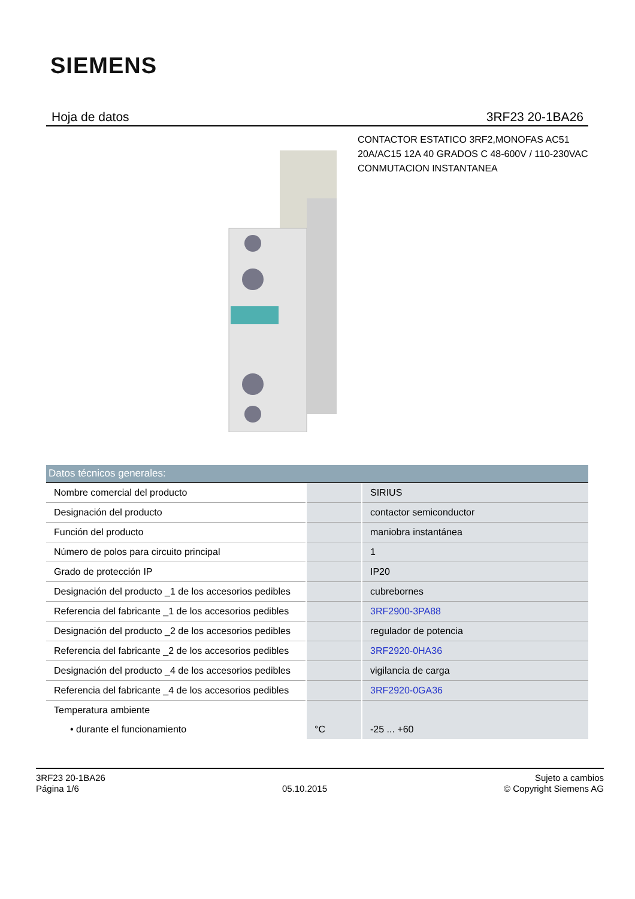SIEMENS
Hoja de datos 3RF23 20-1BA26
CONTACTOR ESTATICO 3RF2,MONOFAS AC51
20A/AC15 12A 40 GRADOS C 48-600V / 110-230VAC
CONMUTACION INSTANTANEA
| Datos técnicos generales: | | |
| --- | --- | --- |
| Nombre comercial del producto | | SIRIUS |
| Designación del producto | | contactor semiconductor |
| Función del producto | | maniobra instantánea |
| Número de polos para circuito principal | | 1 |
| Grado de protección IP | | IP20 |
| Designación del producto _1 de los accesorios pedibles | | cubrebornes |
| Referencia del fabricante _1 de los accesorios pedibles | | 3RF2900-3PA88 |
| Designación del producto _2 de los accesorios pedibles | | regulador de potencia |
| Referencia del fabricante _2 de los accesorios pedibles | | 3RF2920-0HA36 |
| Designación del producto _4 de los accesorios pedibles | | vigilancia de carga |
| Referencia del fabricante _4 de los accesorios pedibles | | 3RF2920-0GA36 |
| Temperatura ambiente | | |
| • durante el funcionamiento | °C | -25 ... +60 |
3RF23 20-1BA26
Página 1/6
05.10.2015
Sujeto a cambios
© Copyright Siemens AG